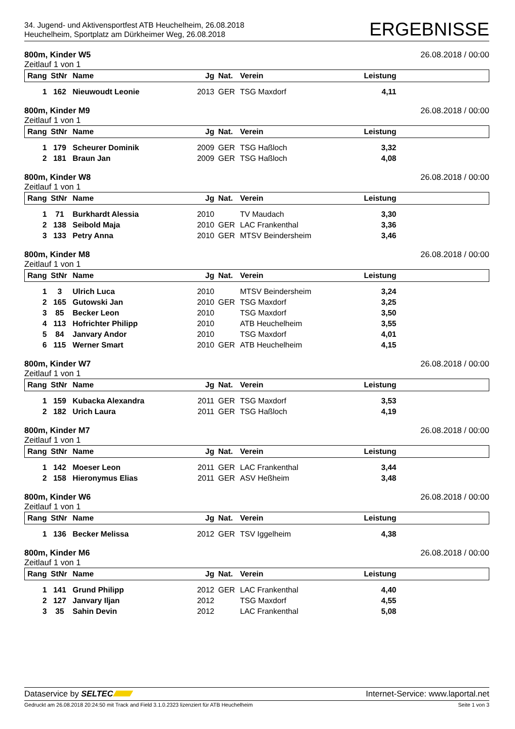34. Jugend- und Aktivensportfest ATB Heuchelheim, 26.08.2018
Heuchelheim, Sportplatz am Dürkheimer Weg, 26.08.2018
ERGEBNISSE
800m, Kinder W5 26.08.2018 / 00:00
Zeitlauf 1 von 1
| Rang | StNr | Name | Jg | Nat. | Verein | Leistung | |
| --- | --- | --- | --- | --- | --- | --- | --- |
| 1 | 162 | Nieuwoudt Leonie | 2013 | GER | TSG Maxdorf | 4,11 | |
800m, Kinder M9 26.08.2018 / 00:00
Zeitlauf 1 von 1
| Rang | StNr | Name | Jg | Nat. | Verein | Leistung | |
| --- | --- | --- | --- | --- | --- | --- | --- |
| 1 | 179 | Scheurer Dominik | 2009 | GER | TSG Haßloch | 3,32 | |
| 2 | 181 | Braun Jan | 2009 | GER | TSG Haßloch | 4,08 | |
800m, Kinder W8 26.08.2018 / 00:00
Zeitlauf 1 von 1
| Rang | StNr | Name | Jg | Nat. | Verein | Leistung | |
| --- | --- | --- | --- | --- | --- | --- | --- |
| 1 | 71 | Burkhardt Alessia | 2010 | | TV Maudach | 3,30 | |
| 2 | 138 | Seibold Maja | 2010 | GER | LAC Frankenthal | 3,36 | |
| 3 | 133 | Petry Anna | 2010 | GER | MTSV Beindersheim | 3,46 | |
800m, Kinder M8 26.08.2018 / 00:00
Zeitlauf 1 von 1
| Rang | StNr | Name | Jg | Nat. | Verein | Leistung | |
| --- | --- | --- | --- | --- | --- | --- | --- |
| 1 | 3 | Ulrich Luca | 2010 | | MTSV Beindersheim | 3,24 | |
| 2 | 165 | Gutowski Jan | 2010 | GER | TSG Maxdorf | 3,25 | |
| 3 | 85 | Becker Leon | 2010 | | TSG Maxdorf | 3,50 | |
| 4 | 113 | Hofrichter Philipp | 2010 | | ATB Heuchelheim | 3,55 | |
| 5 | 84 | Janvary Andor | 2010 | | TSG Maxdorf | 4,01 | |
| 6 | 115 | Werner Smart | 2010 | GER | ATB Heuchelheim | 4,15 | |
800m, Kinder W7 26.08.2018 / 00:00
Zeitlauf 1 von 1
| Rang | StNr | Name | Jg | Nat. | Verein | Leistung | |
| --- | --- | --- | --- | --- | --- | --- | --- |
| 1 | 159 | Kubacka Alexandra | 2011 | GER | TSG Maxdorf | 3,53 | |
| 2 | 182 | Urich Laura | 2011 | GER | TSG Haßloch | 4,19 | |
800m, Kinder M7 26.08.2018 / 00:00
Zeitlauf 1 von 1
| Rang | StNr | Name | Jg | Nat. | Verein | Leistung | |
| --- | --- | --- | --- | --- | --- | --- | --- |
| 1 | 142 | Moeser Leon | 2011 | GER | LAC Frankenthal | 3,44 | |
| 2 | 158 | Hieronymus Elias | 2011 | GER | ASV Heßheim | 3,48 | |
800m, Kinder W6 26.08.2018 / 00:00
Zeitlauf 1 von 1
| Rang | StNr | Name | Jg | Nat. | Verein | Leistung | |
| --- | --- | --- | --- | --- | --- | --- | --- |
| 1 | 136 | Becker Melissa | 2012 | GER | TSV Iggelheim | 4,38 | |
800m, Kinder M6 26.08.2018 / 00:00
Zeitlauf 1 von 1
| Rang | StNr | Name | Jg | Nat. | Verein | Leistung | |
| --- | --- | --- | --- | --- | --- | --- | --- |
| 1 | 141 | Grund Philipp | 2012 | GER | LAC Frankenthal | 4,40 | |
| 2 | 127 | Janvary Iljan | 2012 | | TSG Maxdorf | 4,55 | |
| 3 | 35 | Sahin Devin | 2012 | | LAC Frankenthal | 5,08 | |
Dataservice by SELTEC Internet-Service: www.laportal.net
Gedruckt am 26.08.2018 20:24:50 mit Track and Field 3.1.0.2323 lizenziert für ATB Heuchelheim Seite 1 von 3